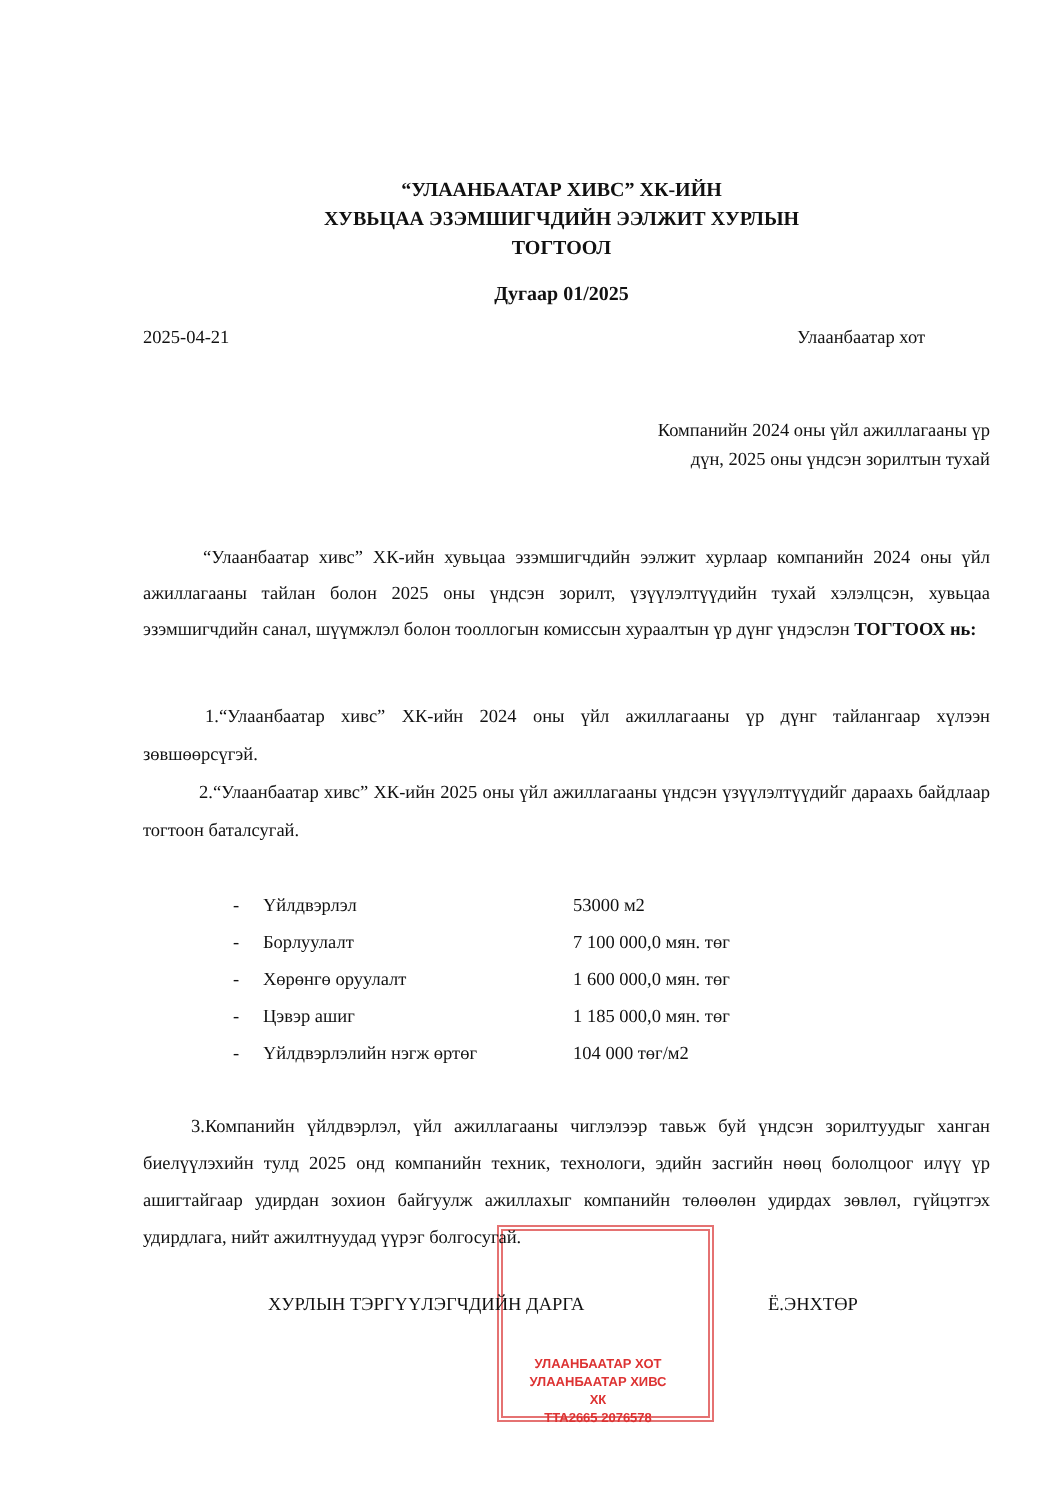“УЛААНБААТАР ХИВС” ХК-ИЙН
ХУВЬЦАА ЭЗЭМШИГЧДИЙН ЭЭЛЖИТ ХУРЛЫН
ТОГТООЛ
Дугаар 01/2025
2025-04-21 Улаанбаатар хот
Компанийн 2024 оны үйл ажиллагааны үр
дүн, 2025 оны үндсэн зорилтын тухай
“Улаанбаатар хивс” ХК-ийн хувьцаа эзэмшигчдийн ээлжит хурлаар компанийн 2024 оны үйл ажиллагааны тайлан болон 2025 оны үндсэн зорилт, үзүүлэлтүүдийн тухай хэлэлцсэн, хувьцаа эзэмшигчдийн санал, шүүмжлэл болон тооллогын комиссын хураалтын үр дүнг үндэслэн ТОГТООХ нь:
1.“Улаанбаатар хивс” ХК-ийн 2024 оны үйл ажиллагааны үр дүнг тайлангаар хүлээн зөвшөөрсүгэй.
2.“Улаанбаатар хивс” ХК-ийн 2025 оны үйл ажиллагааны үндсэн үзүүлэлтүүдийг дараахь байдлаар тогтоон баталсугай.
| - | Үйлдвэрлэл | 53000 м2 |
| - | Борлуулалт | 7 100 000,0 мян. төг |
| - | Хөрөнгө оруулалт | 1 600 000,0 мян. төг |
| - | Цэвэр ашиг | 1 185 000,0 мян. төг |
| - | Үйлдвэрлэлийн нэгж өртөг | 104 000 төг/м2 |
3.Компанийн үйлдвэрлэл, үйл ажиллагааны чиглэлээр тавьж буй үндсэн зорилтуудыг ханган биелүүлэхийн тулд 2025 онд компанийн техник, технологи, эдийн засгийн нөөц бололцоог илүү үр ашигтайгаар удирдан зохион байгуулж ажиллахыг компанийн төлөөлөн удирдах зөвлөл, гүйцэтгэх удирдлага, нийт ажилтнуудад үүрэг болгосугай.
ХУРЛЫН ТЭРГҮҮЛЭГЧДИЙН ДАРГА Ё.ЭНХТӨР
УЛААНБААТАР ХОТ
УЛААНБААТАР ХИВС ХК
ТТА2665 2076578